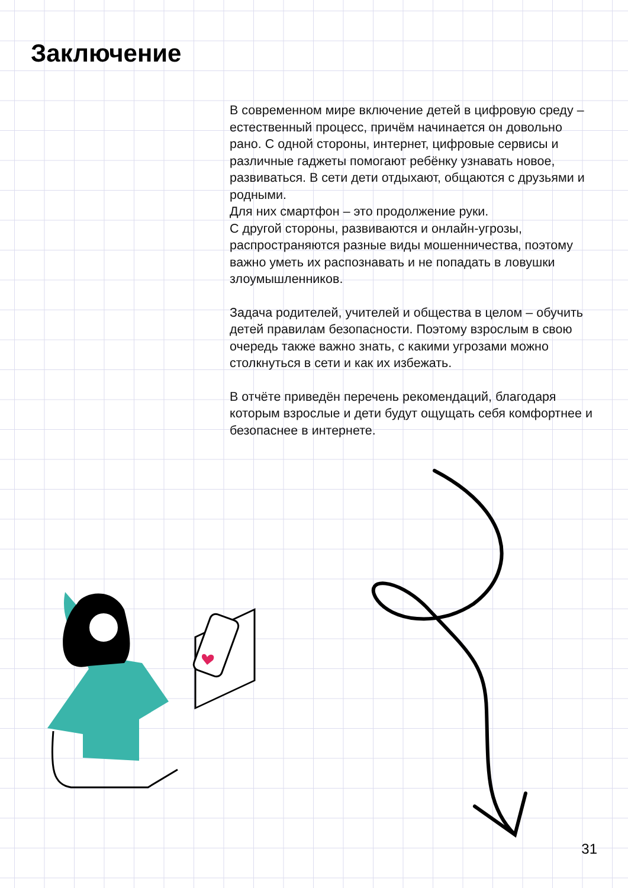Заключение
В современном мире включение детей в цифровую среду – естественный процесс, причём начинается он довольно рано. С одной стороны, интернет, цифровые сервисы и различные гаджеты помогают ребёнку узнавать новое, развиваться. В сети дети отдыхают, общаются с друзьями и родными.
Для них смартфон – это продолжение руки.
С другой стороны, развиваются и онлайн-угрозы, распространяются разные виды мошенничества, поэтому важно уметь их распознавать и не попадать в ловушки злоумышленников.
Задача родителей, учителей и общества в целом – обучить детей правилам безопасности. Поэтому взрослым в свою очередь также важно знать, с какими угрозами можно столкнуться в сети и как их избежать.
В отчёте приведён перечень рекомендаций, благодаря которым взрослые и дети будут ощущать себя комфортнее и безопаснее в интернете.
31